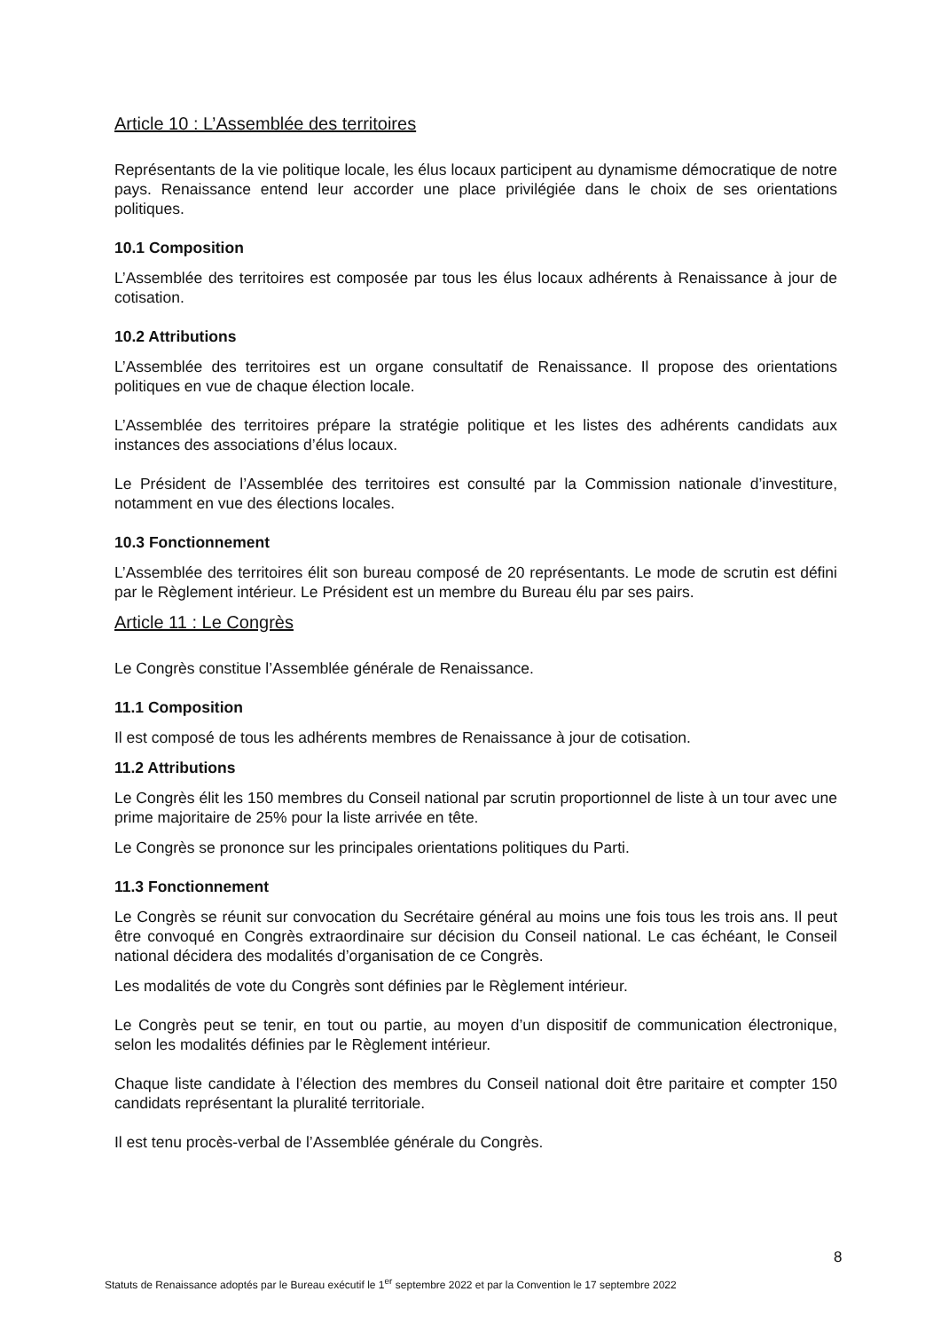Article 10 : L’Assemblée des territoires
Représentants de la vie politique locale, les élus locaux participent au dynamisme démocratique de notre pays. Renaissance entend leur accorder une place privilégiée dans le choix de ses orientations politiques.
10.1 Composition
L’Assemblée des territoires est composée par tous les élus locaux adhérents à Renaissance à jour de cotisation.
10.2 Attributions
L’Assemblée des territoires est un organe consultatif de Renaissance. Il propose des orientations politiques en vue de chaque élection locale.
L’Assemblée des territoires prépare la stratégie politique et les listes des adhérents candidats aux instances des associations d’élus locaux.
Le Président de l’Assemblée des territoires est consulté par la Commission nationale d’investiture, notamment en vue des élections locales.
10.3 Fonctionnement
L’Assemblée des territoires élit son bureau composé de 20 représentants. Le mode de scrutin est défini par le Règlement intérieur. Le Président est un membre du Bureau élu par ses pairs.
Article 11 : Le Congrès
Le Congrès constitue l’Assemblée générale de Renaissance.
11.1 Composition
Il est composé de tous les adhérents membres de Renaissance à jour de cotisation.
11.2 Attributions
Le Congrès élit les 150 membres du Conseil national par scrutin proportionnel de liste à un tour avec une prime majoritaire de 25% pour la liste arrivée en tête.
Le Congrès se prononce sur les principales orientations politiques du Parti.
11.3 Fonctionnement
Le Congrès se réunit sur convocation du Secrétaire général au moins une fois tous les trois ans. Il peut être convoqué en Congrès extraordinaire sur décision du Conseil national. Le cas échéant, le Conseil national décidera des modalités d’organisation de ce Congrès.
Les modalités de vote du Congrès sont définies par le Règlement intérieur.
Le Congrès peut se tenir, en tout ou partie, au moyen d’un dispositif de communication électronique, selon les modalités définies par le Règlement intérieur.
Chaque liste candidate à l’élection des membres du Conseil national doit être paritaire et compter 150 candidats représentant la pluralité territoriale.
Il est tenu procès-verbal de l’Assemblée générale du Congrès.
8
Statuts de Renaissance adoptés par le Bureau exécutif le 1<sup>er</sup> septembre 2022 et par la Convention le 17 septembre 2022